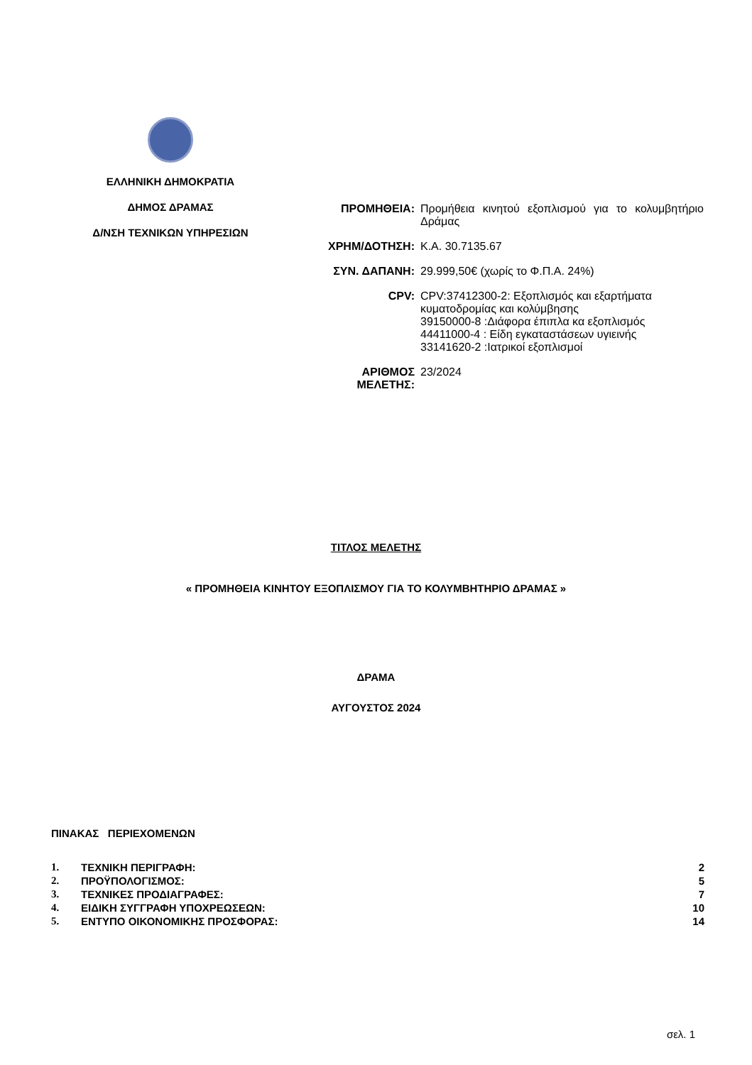ΕΛΛΗΝΙΚΗ ΔΗΜΟΚΡΑΤΙΑ
ΔΗΜΟΣ ΔΡΑΜΑΣ
Δ/ΝΣΗ ΤΕΧΝΙΚΩΝ ΥΠΗΡΕΣΙΩΝ
| ΠΡΟΜΗΘΕΙΑ: | Προμήθεια κινητού εξοπλισμού για το κολυμβητήριο Δράμας |
| ΧΡΗΜ/ΔΟΤΗΣΗ: | Κ.Α. 30.7135.67 |
| ΣΥΝ. ΔΑΠΑΝΗ: | 29.999,50€ (χωρίς το Φ.Π.Α. 24%) |
| CPV: | CPV:37412300-2: Εξοπλισμός και εξαρτήματα κυματοδρομίας και κολύμβησης 39150000-8 :Διάφορα έπιπλα κα εξοπλισμός 44411000-4 : Είδη εγκαταστάσεων υγιεινής 33141620-2 :Ιατρικοί εξοπλισμοί |
| ΑΡΙΘΜΟΣ ΜΕΛΕΤΗΣ: | 23/2024 |
ΤΙΤΛΟΣ ΜΕΛΕΤΗΣ
« ΠΡΟΜΗΘΕΙΑ ΚΙΝΗΤΟΥ ΕΞΟΠΛΙΣΜΟΥ ΓΙΑ ΤΟ ΚΟΛΥΜΒΗΤΗΡΙΟ ΔΡΑΜΑΣ »
ΔΡΑΜΑ
ΑΥΓΟΥΣΤΟΣ 2024
ΠΙΝΑΚΑΣ ΠΕΡΙΕΧΟΜΕΝΩΝ
| 1. | ΤΕΧΝΙΚΗ ΠΕΡΙΓΡΑΦΗ: | 2 |
| 2. | ΠΡΟΫΠΟΛΟΓΙΣΜΟΣ: | 5 |
| 3. | ΤΕΧΝΙΚΕΣ ΠΡΟΔΙΑΓΡΑΦΕΣ: | 7 |
| 4. | ΕΙΔΙΚΗ ΣΥΓΓΡΑΦΗ ΥΠΟΧΡΕΩΣΕΩΝ: | 10 |
| 5. | ΕΝΤΥΠΟ ΟΙΚΟΝΟΜΙΚΗΣ ΠΡΟΣΦΟΡΑΣ: | 14 |
σελ. 1